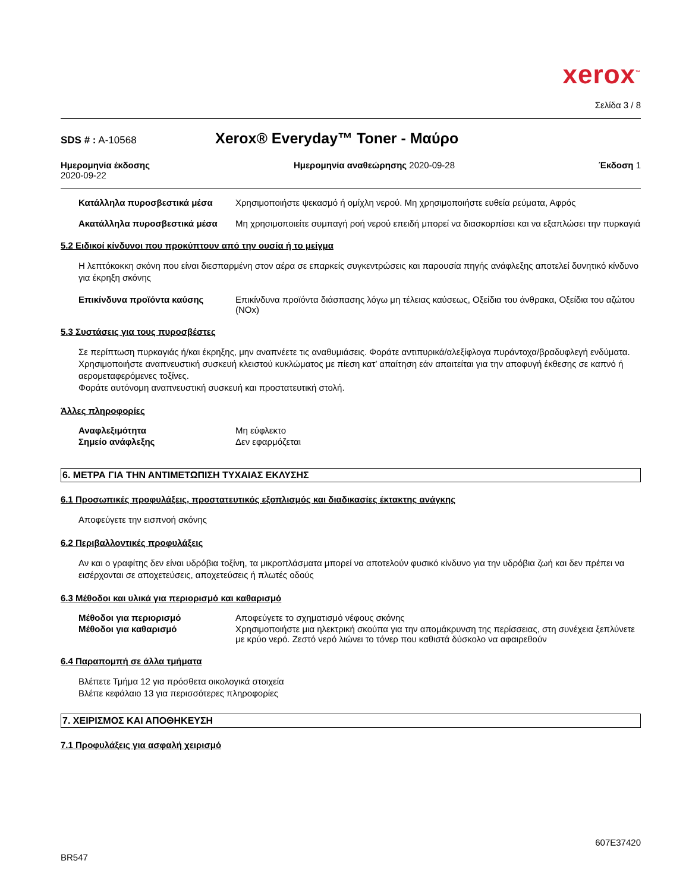xerox<sup>™</sup>
Σελίδα 3 / 8
SDS # : A-10568
Xerox® Everyday™ Toner - Μαύρο
Ημερομηνία έκδοσης
2020-09-22
Ημερομηνία αναθεώρησης 2020-09-28
Έκδοση 1
Κατάλληλα πυροσβεστικά μέσα Χρησιμοποιήστε ψεκασμό ή ομίχλη νερού. Μη χρησιμοποιήστε ευθεία ρεύματα, Αφρός
Ακατάλληλα πυροσβεστικά μέσα Μη χρησιμοποιείτε συμπαγή ροή νερού επειδή μπορεί να διασκορπίσει και να εξαπλώσει την πυρκαγιά
5.2 Ειδικοί κίνδυνοι που προκύπτουν από την ουσία ή το μείγμα
Η λεπτόκοκκη σκόνη που είναι διεσπαρμένη στον αέρα σε επαρκείς συγκεντρώσεις και παρουσία πηγής ανάφλεξης αποτελεί δυνητικό κίνδυνο για έκρηξη σκόνης
Επικίνδυνα προϊόντα καύσης Επικίνδυνα προϊόντα διάσπασης λόγω μη τέλειας καύσεως, Οξείδια του άνθρακα, Οξείδια του αζώτου (NOx)
5.3 Συστάσεις για τους πυροσβέστες
Σε περίπτωση πυρκαγιάς ή/και έκρηξης, μην αναπνέετε τις αναθυμιάσεις. Φοράτε αντιπυρικά/αλεξίφλογα πυράντοχα/βραδυφλεγή ενδύματα. Χρησιμοποιήστε αναπνευστική συσκευή κλειστού κυκλώματος με πίεση κατ’ απαίτηση εάν απαιτείται για την αποφυγή έκθεσης σε καπνό ή αερομεταφερόμενες τοξίνες.
Φοράτε αυτόνομη αναπνευστική συσκευή και προστατευτική στολή.
Άλλες πληροφορίες
Αναφλεξιμότητα Μη εύφλεκτο
Σημείο ανάφλεξης Δεν εφαρμόζεται
6. ΜΕΤΡΑ ΓΙΑ ΤΗΝ ΑΝΤΙΜΕΤΩΠΙΣΗ ΤΥΧΑΙΑΣ ΕΚΛΥΣΗΣ
6.1 Προσωπικές προφυλάξεις, προστατευτικός εξοπλισμός και διαδικασίες έκτακτης ανάγκης
Αποφεύγετε την εισπνοή σκόνης
6.2 Περιβαλλοντικές προφυλάξεις
Αν και ο γραφίτης δεν είναι υδρόβια τοξίνη, τα μικροπλάσματα μπορεί να αποτελούν φυσικό κίνδυνο για την υδρόβια ζωή και δεν πρέπει να εισέρχονται σε αποχετεύσεις, αποχετεύσεις ή πλωτές οδούς
6.3 Μέθοδοι και υλικά για περιορισμό και καθαρισμό
Μέθοδοι για περιορισμό Αποφεύγετε το σχηματισμό νέφους σκόνης
Μέθοδοι για καθαρισμό Χρησιμοποιήστε μια ηλεκτρική σκούπα για την απομάκρυνση της περίσσειας, στη συνέχεια ξεπλύνετε με κρύο νερό. Ζεστό νερό λιώνει το τόνερ που καθιστά δύσκολο να αφαιρεθούν
6.4 Παραπομπή σε άλλα τμήματα
Βλέπετε Τμήμα 12 για πρόσθετα οικολογικά στοιχεία
Βλέπε κεφάλαιο 13 για περισσότερες πληροφορίες
7. ΧΕΙΡΙΣΜΟΣ ΚΑΙ ΑΠΟΘΗΚΕΥΣΗ
7.1 Προφυλάξεις για ασφαλή χειρισμό
607E37420
BR547